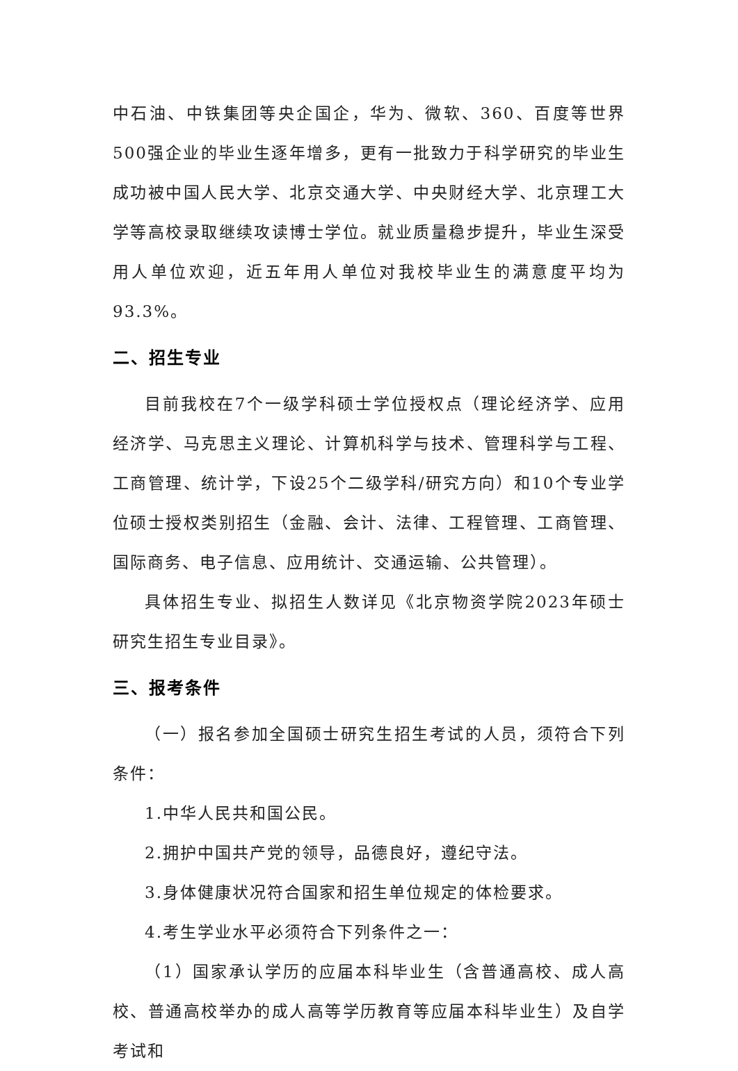中石油、中铁集团等央企国企，华为、微软、360、百度等世界500强企业的毕业生逐年增多，更有一批致力于科学研究的毕业生成功被中国人民大学、北京交通大学、中央财经大学、北京理工大学等高校录取继续攻读博士学位。就业质量稳步提升，毕业生深受用人单位欢迎，近五年用人单位对我校毕业生的满意度平均为93.3%。
二、招生专业
目前我校在7个一级学科硕士学位授权点（理论经济学、应用经济学、马克思主义理论、计算机科学与技术、管理科学与工程、工商管理、统计学，下设25个二级学科/研究方向）和10个专业学位硕士授权类别招生（金融、会计、法律、工程管理、工商管理、国际商务、电子信息、应用统计、交通运输、公共管理）。
具体招生专业、拟招生人数详见《北京物资学院2023年硕士研究生招生专业目录》。
三、报考条件
（一）报名参加全国硕士研究生招生考试的人员，须符合下列条件：
1.中华人民共和国公民。
2.拥护中国共产党的领导，品德良好，遵纪守法。
3.身体健康状况符合国家和招生单位规定的体检要求。
4.考生学业水平必须符合下列条件之一：
（1）国家承认学历的应届本科毕业生（含普通高校、成人高校、普通高校举办的成人高等学历教育等应届本科毕业生）及自学考试和